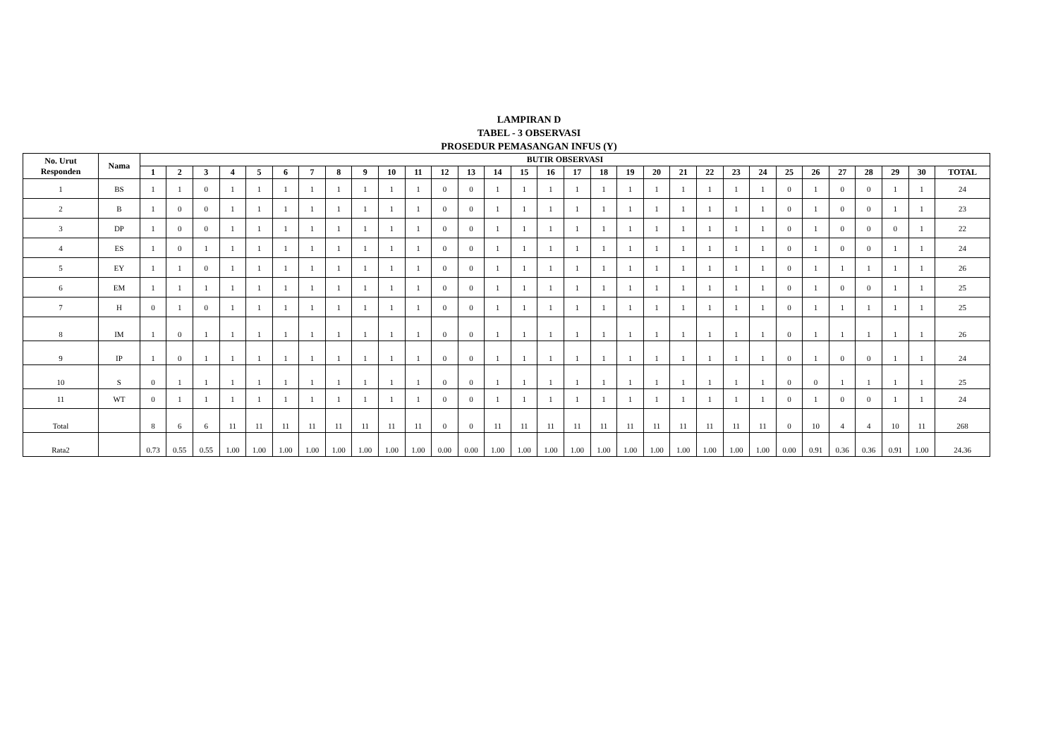LAMPIRAN D
TABEL - 3 OBSERVASI
PROSEDUR PEMASANGAN INFUS (Y)
| No. Urut Responden | Nama | BUTIR OBSERVASI | | | | | | | | | | | | | | | | | | | | | | | | | | | | | | |
| --- | --- | --- | --- | --- | --- | --- | --- | --- | --- | --- | --- | --- | --- | --- | --- | --- | --- | --- | --- | --- | --- | --- | --- | --- | --- | --- | --- | --- | --- | --- | --- | --- |
| | | 1 | 2 | 3 | 4 | 5 | 6 | 7 | 8 | 9 | 10 | 11 | 12 | 13 | 14 | 15 | 16 | 17 | 18 | 19 | 20 | 21 | 22 | 23 | 24 | 25 | 26 | 27 | 28 | 29 | 30 | TOTAL |
| 1 | BS | 1 | 1 | 0 | 1 | 1 | 1 | 1 | 1 | 1 | 1 | 1 | 0 | 0 | 1 | 1 | 1 | 1 | 1 | 1 | 1 | 1 | 1 | 1 | 1 | 0 | 1 | 0 | 0 | 1 | 1 | 24 |
| 2 | B | 1 | 0 | 0 | 1 | 1 | 1 | 1 | 1 | 1 | 1 | 1 | 0 | 0 | 1 | 1 | 1 | 1 | 1 | 1 | 1 | 1 | 1 | 1 | 1 | 0 | 1 | 0 | 0 | 1 | 1 | 23 |
| 3 | DP | 1 | 0 | 0 | 1 | 1 | 1 | 1 | 1 | 1 | 1 | 1 | 0 | 0 | 1 | 1 | 1 | 1 | 1 | 1 | 1 | 1 | 1 | 1 | 1 | 0 | 1 | 0 | 0 | 0 | 1 | 22 |
| 4 | ES | 1 | 0 | 1 | 1 | 1 | 1 | 1 | 1 | 1 | 1 | 1 | 0 | 0 | 1 | 1 | 1 | 1 | 1 | 1 | 1 | 1 | 1 | 1 | 1 | 0 | 1 | 0 | 0 | 1 | 1 | 24 |
| 5 | EY | 1 | 1 | 0 | 1 | 1 | 1 | 1 | 1 | 1 | 1 | 1 | 0 | 0 | 1 | 1 | 1 | 1 | 1 | 1 | 1 | 1 | 1 | 1 | 1 | 0 | 1 | 1 | 1 | 1 | 1 | 26 |
| 6 | EM | 1 | 1 | 1 | 1 | 1 | 1 | 1 | 1 | 1 | 1 | 1 | 0 | 0 | 1 | 1 | 1 | 1 | 1 | 1 | 1 | 1 | 1 | 1 | 1 | 0 | 1 | 0 | 0 | 1 | 1 | 25 |
| 7 | H | 0 | 1 | 0 | 1 | 1 | 1 | 1 | 1 | 1 | 1 | 1 | 0 | 0 | 1 | 1 | 1 | 1 | 1 | 1 | 1 | 1 | 1 | 1 | 1 | 0 | 1 | 1 | 1 | 1 | 1 | 25 |
| 8 | IM | 1 | 0 | 1 | 1 | 1 | 1 | 1 | 1 | 1 | 1 | 1 | 0 | 0 | 1 | 1 | 1 | 1 | 1 | 1 | 1 | 1 | 1 | 1 | 1 | 0 | 1 | 1 | 1 | 1 | 1 | 26 |
| 9 | IP | 1 | 0 | 1 | 1 | 1 | 1 | 1 | 1 | 1 | 1 | 1 | 0 | 0 | 1 | 1 | 1 | 1 | 1 | 1 | 1 | 1 | 1 | 1 | 1 | 0 | 1 | 0 | 0 | 1 | 1 | 24 |
| 10 | S | 0 | 1 | 1 | 1 | 1 | 1 | 1 | 1 | 1 | 1 | 1 | 0 | 0 | 1 | 1 | 1 | 1 | 1 | 1 | 1 | 1 | 1 | 1 | 1 | 0 | 0 | 1 | 1 | 1 | 1 | 25 |
| 11 | WT | 0 | 1 | 1 | 1 | 1 | 1 | 1 | 1 | 1 | 1 | 1 | 0 | 0 | 1 | 1 | 1 | 1 | 1 | 1 | 1 | 1 | 1 | 1 | 1 | 0 | 1 | 0 | 0 | 1 | 1 | 24 |
| Total | | 8 | 6 | 6 | 11 | 11 | 11 | 11 | 11 | 11 | 11 | 11 | 0 | 0 | 11 | 11 | 11 | 11 | 11 | 11 | 11 | 11 | 11 | 11 | 11 | 0 | 10 | 4 | 4 | 10 | 11 | 268 |
| Rata2 | | 0.73 | 0.55 | 0.55 | 1.00 | 1.00 | 1.00 | 1.00 | 1.00 | 1.00 | 1.00 | 1.00 | 0.00 | 0.00 | 1.00 | 1.00 | 1.00 | 1.00 | 1.00 | 1.00 | 1.00 | 1.00 | 1.00 | 1.00 | 1.00 | 0.00 | 0.91 | 0.36 | 0.36 | 0.91 | 1.00 | 24.36 |